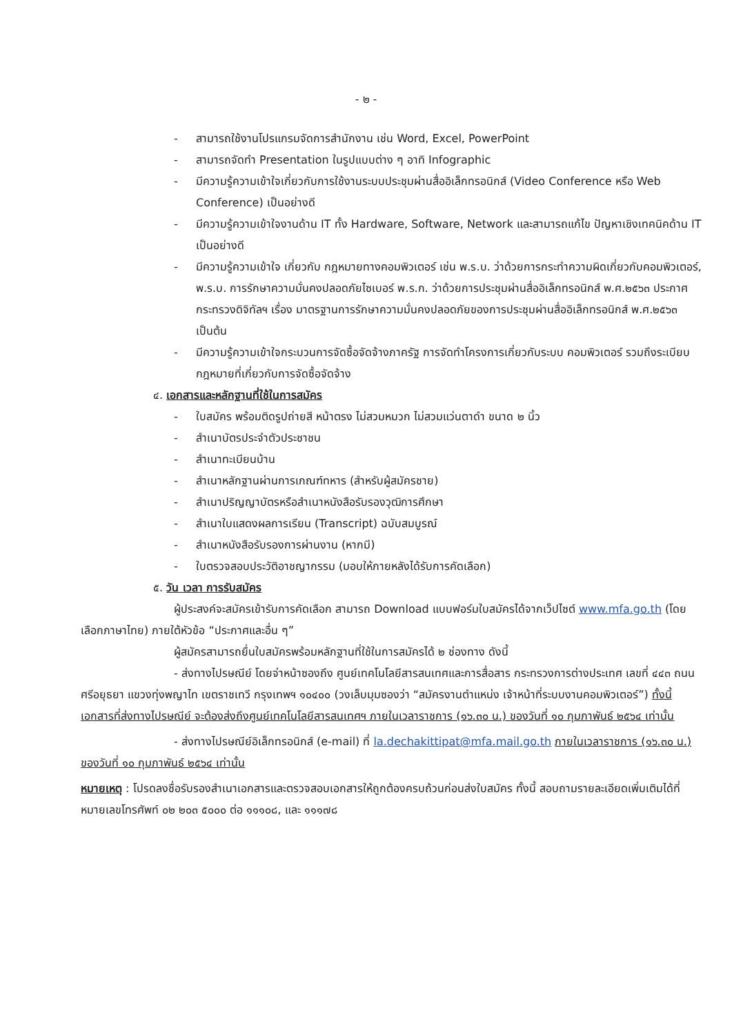- ๒ -
- สามารถใช้งานโปรแกรมจัดการสำนักงาน เช่น Word, Excel, PowerPoint
- สามารถจัดทำ Presentation ในรูปแบบต่าง ๆ อาทิ Infographic
- มีความรู้ความเข้าใจเกี่ยวกับการใช้งานระบบประชุมผ่านสื่ออิเล็กทรอนิกส์ (Video Conference หรือ Web Conference) เป็นอย่างดี
- มีความรู้ความเข้าใจงานด้าน IT ทั้ง Hardware, Software, Network และสามารถแก้ไข ปัญหาเชิงเทคนิคด้าน IT เป็นอย่างดี
- มีความรู้ความเข้าใจ เกี่ยวกับ กฎหมายทางคอมพิวเตอร์ เช่น พ.ร.บ. ว่าด้วยการกระทำความผิดเกี่ยวกับคอมพิวเตอร์, พ.ร.บ. การรักษาความมั่นคงปลอดภัยไซเบอร์ พ.ร.ก. ว่าด้วยการประชุมผ่านสื่ออิเล็กทรอนิกส์ พ.ศ.๒๕๖๓ ประกาศกระทรวงดิจิทัลฯ เรื่อง มาตรฐานการรักษาความมั่นคงปลอดภัยของการประชุมผ่านสื่ออิเล็กทรอนิกส์ พ.ศ.๒๕๖๓ เป็นต้น
- มีความรู้ความเข้าใจกระบวนการจัดซื้อจัดจ้างภาครัฐ การจัดทำโครงการเกี่ยวกับระบบ คอมพิวเตอร์ รวมถึงระเบียบกฎหมายที่เกี่ยวกับการจัดซื้อจัดจ้าง
๔. เอกสารและหลักฐานที่ใช้ในการสมัคร
- ใบสมัคร พร้อมติดรูปถ่ายสี หน้าตรง ไม่สวมหมวก ไม่สวมแว่นตาดำ ขนาด ๒ นิ้ว
- สำเนาบัตรประจำตัวประชาชน
- สำเนาทะเบียนบ้าน
- สำเนาหลักฐานผ่านการเกณฑ์ทหาร (สำหรับผู้สมัครชาย)
- สำเนาปริญญาบัตรหรือสำเนาหนังสือรับรองวุฒิการศึกษา
- สำเนาใบแสดงผลการเรียน (Transcript) ฉบับสมบูรณ์
- สำเนาหนังสือรับรองการผ่านงาน (หากมี)
- ใบตรวจสอบประวัติอาชญากรรม (มอบให้ภายหลังได้รับการคัดเลือก)
๕. วัน เวลา การรับสมัคร
ผู้ประสงค์จะสมัครเข้ารับการคัดเลือก สามารถ Download แบบฟอร์มใบสมัครได้จากเว็ปไซต์ www.mfa.go.th (โดยเลือกภาษาไทย) ภายใต้หัวข้อ “ประกาศและอื่น ๆ”
ผู้สมัครสามารถยื่นใบสมัครพร้อมหลักฐานที่ใช้ในการสมัครได้ ๒ ช่องทาง ดังนี้
- ส่งทางไปรษณีย์ โดยจ่าหน้าซองถึง ศูนย์เทคโนโลยีสารสนเทศและการสื่อสาร กระทรวงการต่างประเทศ เลขที่ ๔๔๓ ถนนศรีอยุธยา แขวงทุ่งพญาไท เขตราชเทวี กรุงเทพฯ ๑๐๔๐๐ (วงเล็บมุมซองว่า “สมัครงานตำแหน่ง เจ้าหน้าที่ระบบงานคอมพิวเตอร์”) ทั้งนี้ เอกสารที่ส่งทางไปรษณีย์ จะต้องส่งถึงศูนย์เทคโนโลยีสารสนเทศฯ ภายในเวลาราชการ (๑๖.๓๐ น.) ของวันที่ ๑๐ กุมภาพันธ์ ๒๕๖๔ เท่านั้น
- ส่งทางไปรษณีย์อิเล็กทรอนิกส์ (e-mail) ที่ la.dechakittipat@mfa.mail.go.th ภายในเวลาราชการ (๑๖.๓๐ น.) ของวันที่ ๑๐ กุมภาพันธ์ ๒๕๖๔ เท่านั้น
หมายเหตุ : โปรดลงชื่อรับรองสำเนาเอกสารและตรวจสอบเอกสารให้ถูกต้องครบถ้วนก่อนส่งใบสมัคร ทั้งนี้ สอบถามรายละเอียดเพิ่มเติมได้ที่ หมายเลขโทรศัพท์ ๐๒ ๒๐๓ ๕๐๐๐ ต่อ ๑๑๑๐๘, และ ๑๑๑๗๘